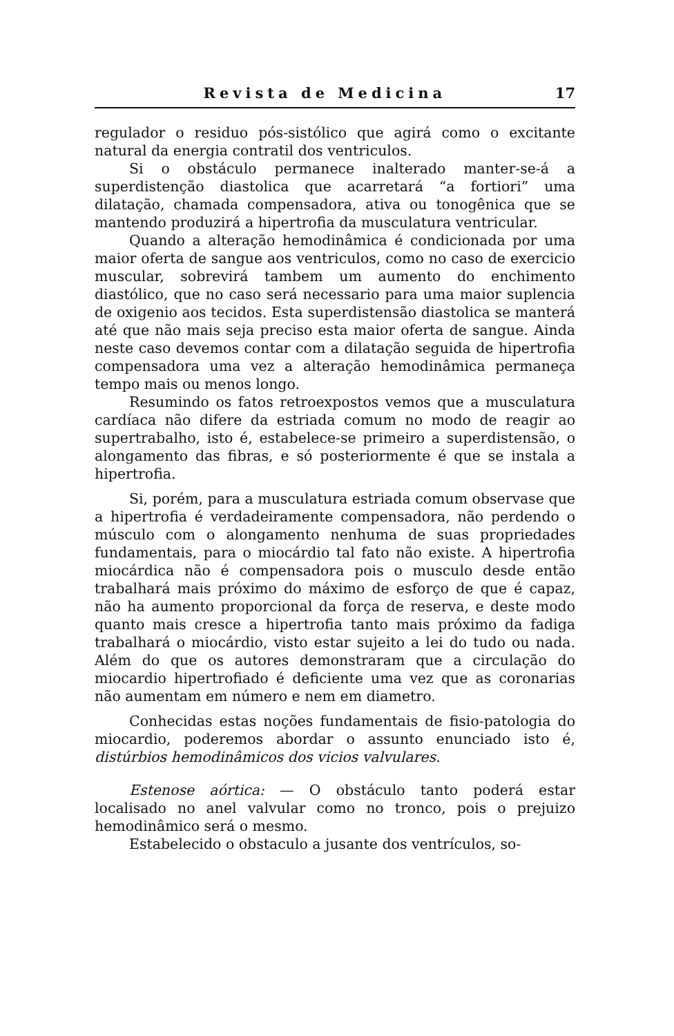Revista de Medicina 17
regulador o residuo pós-sistólico que agirá como o excitante natural da energia contratil dos ventriculos.
Si o obstáculo permanece inalterado manter-se-á a superdistenção diastolica que acarretará “a fortiori” uma dilatação, chamada compensadora, ativa ou tonogênica que se mantendo produzirá a hipertrofia da musculatura ventricular.
Quando a alteração hemodinâmica é condicionada por uma maior oferta de sangue aos ventriculos, como no caso de exercicio muscular, sobrevirá tambem um aumento do enchimento diastólico, que no caso será necessario para uma maior suplencia de oxigenio aos tecidos. Esta superdistensão diastolica se manterá até que não mais seja preciso esta maior oferta de sangue. Ainda neste caso devemos contar com a dilatação seguida de hipertrofia compensadora uma vez a alteração hemodinâmica permaneça tempo mais ou menos longo.
Resumindo os fatos retroexpostos vemos que a musculatura cardíaca não difere da estriada comum no modo de reagir ao supertrabalho, isto é, estabelece-se primeiro a superdistensão, o alongamento das fibras, e só posteriormente é que se instala a hipertrofia.
Si, porém, para a musculatura estriada comum observase que a hipertrofia é verdadeiramente compensadora, não perdendo o músculo com o alongamento nenhuma de suas propriedades fundamentais, para o miocárdio tal fato não existe. A hipertrofia miocárdica não é compensadora pois o musculo desde então trabalhará mais próximo do máximo de esforço de que é capaz, não ha aumento proporcional da força de reserva, e deste modo quanto mais cresce a hipertrofia tanto mais próximo da fadiga trabalhará o miocárdio, visto estar sujeito a lei do tudo ou nada. Além do que os autores demonstraram que a circulação do miocardio hipertrofiado é deficiente uma vez que as coronarias não aumentam em número e nem em diametro.
Conhecidas estas noções fundamentais de fisio-patologia do miocardio, poderemos abordar o assunto enunciado isto é, distúrbios hemodinâmicos dos vicios valvulares.
Estenose aórtica: — O obstáculo tanto poderá estar localisado no anel valvular como no tronco, pois o prejuizo hemodinâmico será o mesmo.
Estabelecido o obstaculo a jusante dos ventrículos, so-